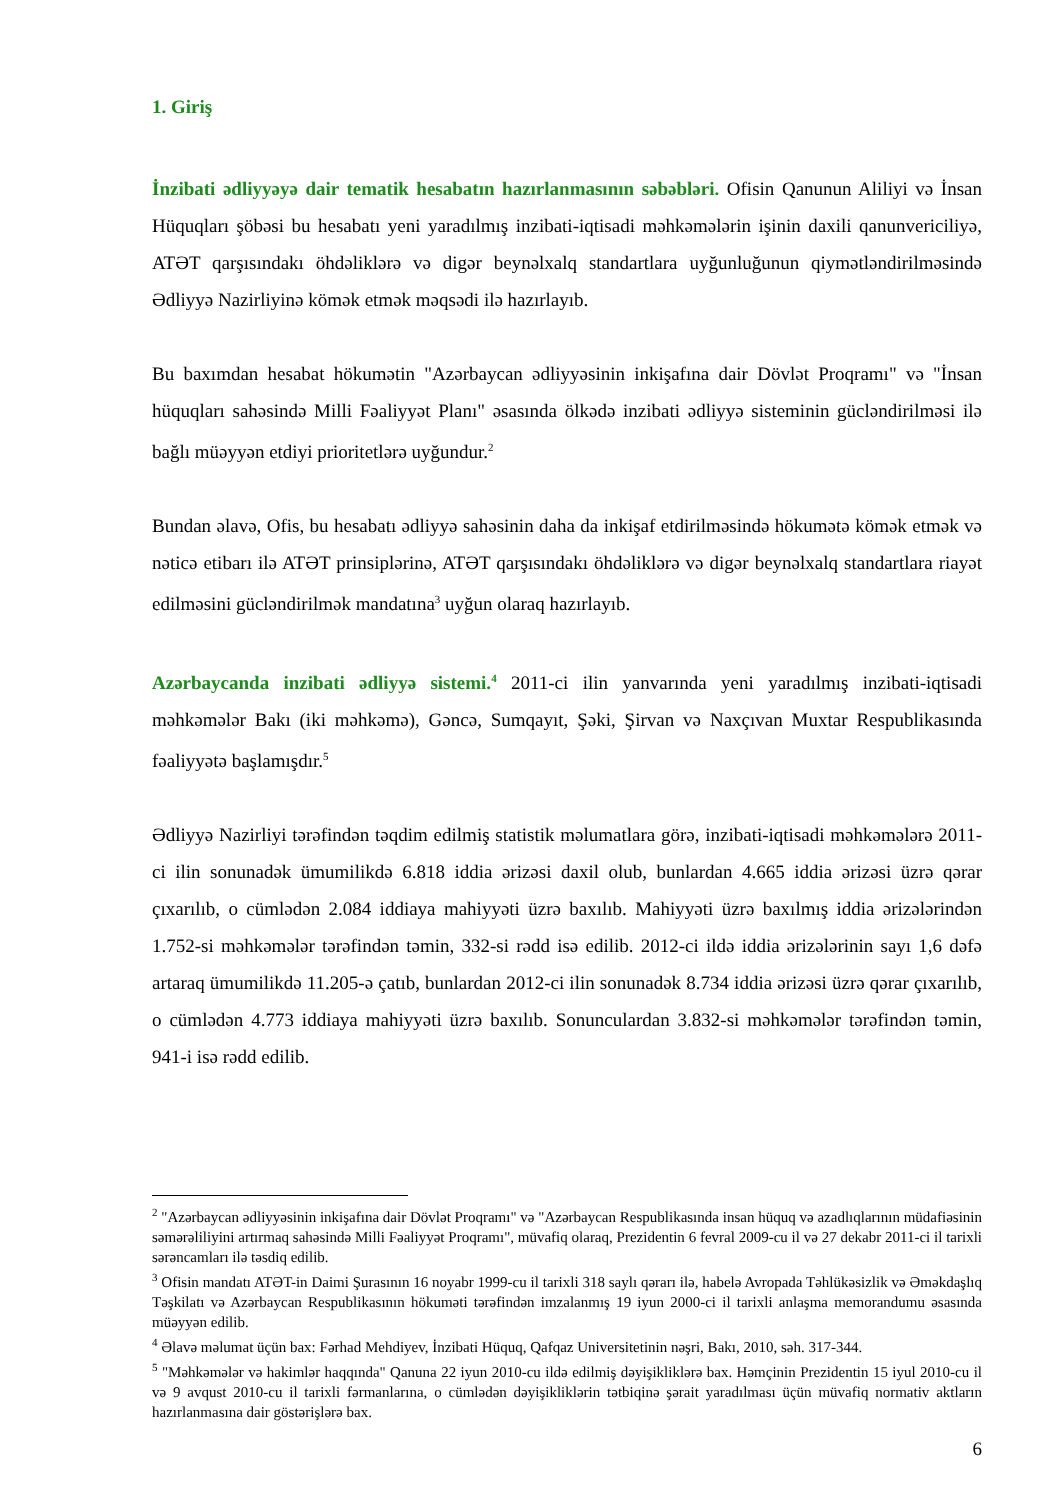1. Giriş
İnzibati ədliyyəyə dair tematik hesabatın hazırlanmasının səbəbləri. Ofisin Qanunun Aliliyi və İnsan Hüquqları şöbəsi bu hesabatı yeni yaradılmış inzibati-iqtisadi məhkəmələrin işinin daxili qanunvericiliyə, ATƏT qarşısındakı öhdəliklərə və digər beynəlxalq standartlara uyğunluğunun qiymətləndirilməsində Ədliyyə Nazirliyinə kömək etmək məqsədi ilə hazırlayıb.
Bu baxımdan hesabat hökumətin "Azərbaycan ədliyyəsinin inkişafına dair Dövlət Proqramı" və "İnsan hüquqları sahəsində Milli Fəaliyyət Planı" əsasında ölkədə inzibati ədliyyə sisteminin gücləndirilməsi ilə bağlı müəyyən etdiyi prioritetlərə uyğundur.<sup>2</sup>
Bundan əlavə, Ofis, bu hesabatı ədliyyə sahəsinin daha da inkişaf etdirilməsində hökumətə kömək etmək və nəticə etibarı ilə ATƏT prinsiplərinə, ATƏT qarşısındakı öhdəliklərə və digər beynəlxalq standartlara riayət edilməsini gücləndirilmək mandatına<sup>3</sup> uyğun olaraq hazırlayıb.
Azərbaycanda inzibati ədliyyə sistemi.<sup>4</sup> 2011-ci ilin yanvarında yeni yaradılmış inzibati-iqtisadi məhkəmələr Bakı (iki məhkəmə), Gəncə, Sumqayıt, Şəki, Şirvan və Naxçıvan Muxtar Respublikasında fəaliyyətə başlamışdır.<sup>5</sup>
Ədliyyə Nazirliyi tərəfindən təqdim edilmiş statistik məlumatlara görə, inzibati-iqtisadi məhkəmələrə 2011-ci ilin sonunadək ümumilikdə 6.818 iddia ərizəsi daxil olub, bunlardan 4.665 iddia ərizəsi üzrə qərar çıxarılıb, o cümlədən 2.084 iddiaya mahiyyəti üzrə baxılıb. Mahiyyəti üzrə baxılmış iddia ərizələrindən 1.752-si məhkəmələr tərəfindən təmin, 332-si rədd isə edilib. 2012-ci ildə iddia ərizələrinin sayı 1,6 dəfə artaraq ümumilikdə 11.205-ə çatıb, bunlardan 2012-ci ilin sonunadək 8.734 iddia ərizəsi üzrə qərar çıxarılıb, o cümlədən 4.773 iddiaya mahiyyəti üzrə baxılıb. Sonunculardan 3.832-si məhkəmələr tərəfindən təmin, 941-i isə rədd edilib.
<sup>2</sup> "Azərbaycan ədliyyəsinin inkişafına dair Dövlət Proqramı" və "Azərbaycan Respublikasında insan hüquq və azadlıqlarının müdafiəsinin səmərəliliyini artırmaq sahəsində Milli Fəaliyyət Proqramı", müvafiq olaraq, Prezidentin 6 fevral 2009-cu il və 27 dekabr 2011-ci il tarixli sərəncamları ilə təsdiq edilib.
<sup>3</sup> Ofisin mandatı ATƏT-in Daimi Şurasının 16 noyabr 1999-cu il tarixli 318 saylı qərarı ilə, habelə Avropada Təhlükəsizlik və Əməkdaşlıq Təşkilatı və Azərbaycan Respublikasının hökuməti tərəfindən imzalanmış 19 iyun 2000-ci il tarixli anlaşma memorandumu əsasında müəyyən edilib.
<sup>4</sup> Əlavə məlumat üçün bax: Fərhad Mehdiyev, İnzibati Hüquq, Qafqaz Universitetinin nəşri, Bakı, 2010, səh. 317-344.
<sup>5</sup> "Məhkəmələr və hakimlər haqqında" Qanuna 22 iyun 2010-cu ildə edilmiş dəyişikliklərə bax. Həmçinin Prezidentin 15 iyul 2010-cu il və 9 avqust 2010-cu il tarixli fərmanlarına, o cümlədən dəyişikliklərin tətbiqinə şərait yaradılması üçün müvafiq normativ aktların hazırlanmasına dair göstərişlərə bax.
6